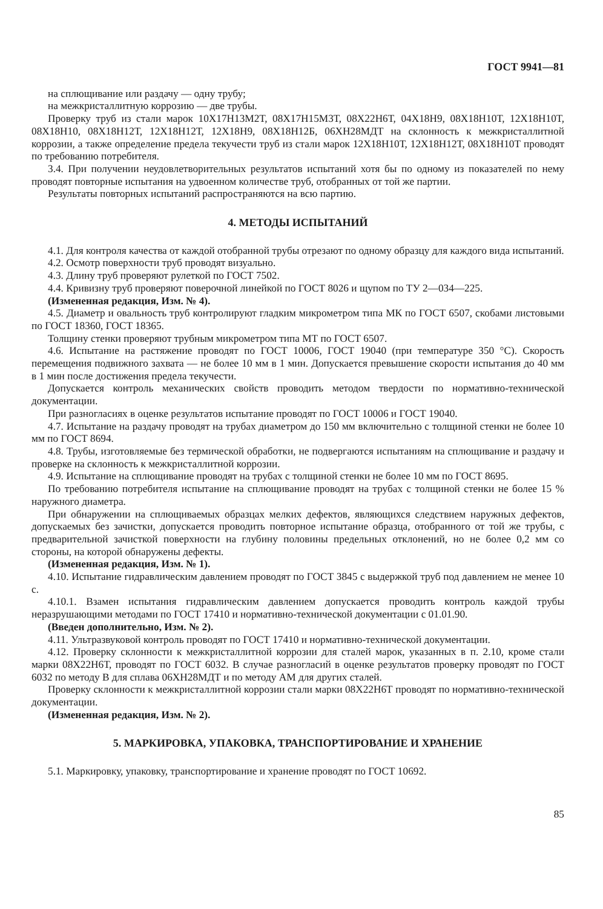ГОСТ 9941—81
на сплющивание или раздачу — одну трубу;
на межкристаллитную коррозию — две трубы.
Проверку труб из стали марок 10Х17Н13М2Т, 08Х17Н15М3Т, 08Х22Н6Т, 04Х18Н9, 08Х18Н10Т, 12Х18Н10Т, 08Х18Н10, 08Х18Н12Т, 12Х18Н12Т, 12Х18Н9, 08Х18Н12Б, 06ХН28МДТ на склонность к межкристаллитной коррозии, а также определение предела текучести труб из стали марок 12Х18Н10Т, 12Х18Н12Т, 08Х18Н10Т проводят по требованию потребителя.
3.4. При получении неудовлетворительных результатов испытаний хотя бы по одному из показателей по нему проводят повторные испытания на удвоенном количестве труб, отобранных от той же партии.
Результаты повторных испытаний распространяются на всю партию.
4. МЕТОДЫ ИСПЫТАНИЙ
4.1. Для контроля качества от каждой отобранной трубы отрезают по одному образцу для каждого вида испытаний.
4.2. Осмотр поверхности труб проводят визуально.
4.3. Длину труб проверяют рулеткой по ГОСТ 7502.
4.4. Кривизну труб проверяют поверочной линейкой по ГОСТ 8026 и щупом по ТУ 2—034—225.
(Измененная редакция, Изм. № 4).
4.5. Диаметр и овальность труб контролируют гладким микрометром типа МК по ГОСТ 6507, скобами листовыми по ГОСТ 18360, ГОСТ 18365.
Толщину стенки проверяют трубным микрометром типа МТ по ГОСТ 6507.
4.6. Испытание на растяжение проводят по ГОСТ 10006, ГОСТ 19040 (при температуре 350 °С). Скорость перемещения подвижного захвата — не более 10 мм в 1 мин. Допускается превышение скорости испытания до 40 мм в 1 мин после достижения предела текучести.
Допускается контроль механических свойств проводить методом твердости по нормативно-технической документации.
При разногласиях в оценке результатов испытание проводят по ГОСТ 10006 и ГОСТ 19040.
4.7. Испытание на раздачу проводят на трубах диаметром до 150 мм включительно с толщиной стенки не более 10 мм по ГОСТ 8694.
4.8. Трубы, изготовляемые без термической обработки, не подвергаются испытаниям на сплющивание и раздачу и проверке на склонность к межкристаллитной коррозии.
4.9. Испытание на сплющивание проводят на трубах с толщиной стенки не более 10 мм по ГОСТ 8695.
По требованию потребителя испытание на сплющивание проводят на трубах с толщиной стенки не более 15 % наружного диаметра.
При обнаружении на сплющиваемых образцах мелких дефектов, являющихся следствием наружных дефектов, допускаемых без зачистки, допускается проводить повторное испытание образца, отобранного от той же трубы, с предварительной зачисткой поверхности на глубину половины предельных отклонений, но не более 0,2 мм со стороны, на которой обнаружены дефекты.
(Измененная редакция, Изм. № 1).
4.10. Испытание гидравлическим давлением проводят по ГОСТ 3845 с выдержкой труб под давлением не менее 10 с.
4.10.1. Взамен испытания гидравлическим давлением допускается проводить контроль каждой трубы неразрушающими методами по ГОСТ 17410 и нормативно-технической документации с 01.01.90.
(Введен дополнительно, Изм. № 2).
4.11. Ультразвуковой контроль проводят по ГОСТ 17410 и нормативно-технической документации.
4.12. Проверку склонности к межкристаллитной коррозии для сталей марок, указанных в п. 2.10, кроме стали марки 08Х22Н6Т, проводят по ГОСТ 6032. В случае разногласий в оценке результатов проверку проводят по ГОСТ 6032 по методу В для сплава 06ХН28МДТ и по методу АМ для других сталей.
Проверку склонности к межкристаллитной коррозии стали марки 08Х22Н6Т проводят по нормативно-технической документации.
(Измененная редакция, Изм. № 2).
5. МАРКИРОВКА, УПАКОВКА, ТРАНСПОРТИРОВАНИЕ И ХРАНЕНИЕ
5.1. Маркировку, упаковку, транспортирование и хранение проводят по ГОСТ 10692.
85